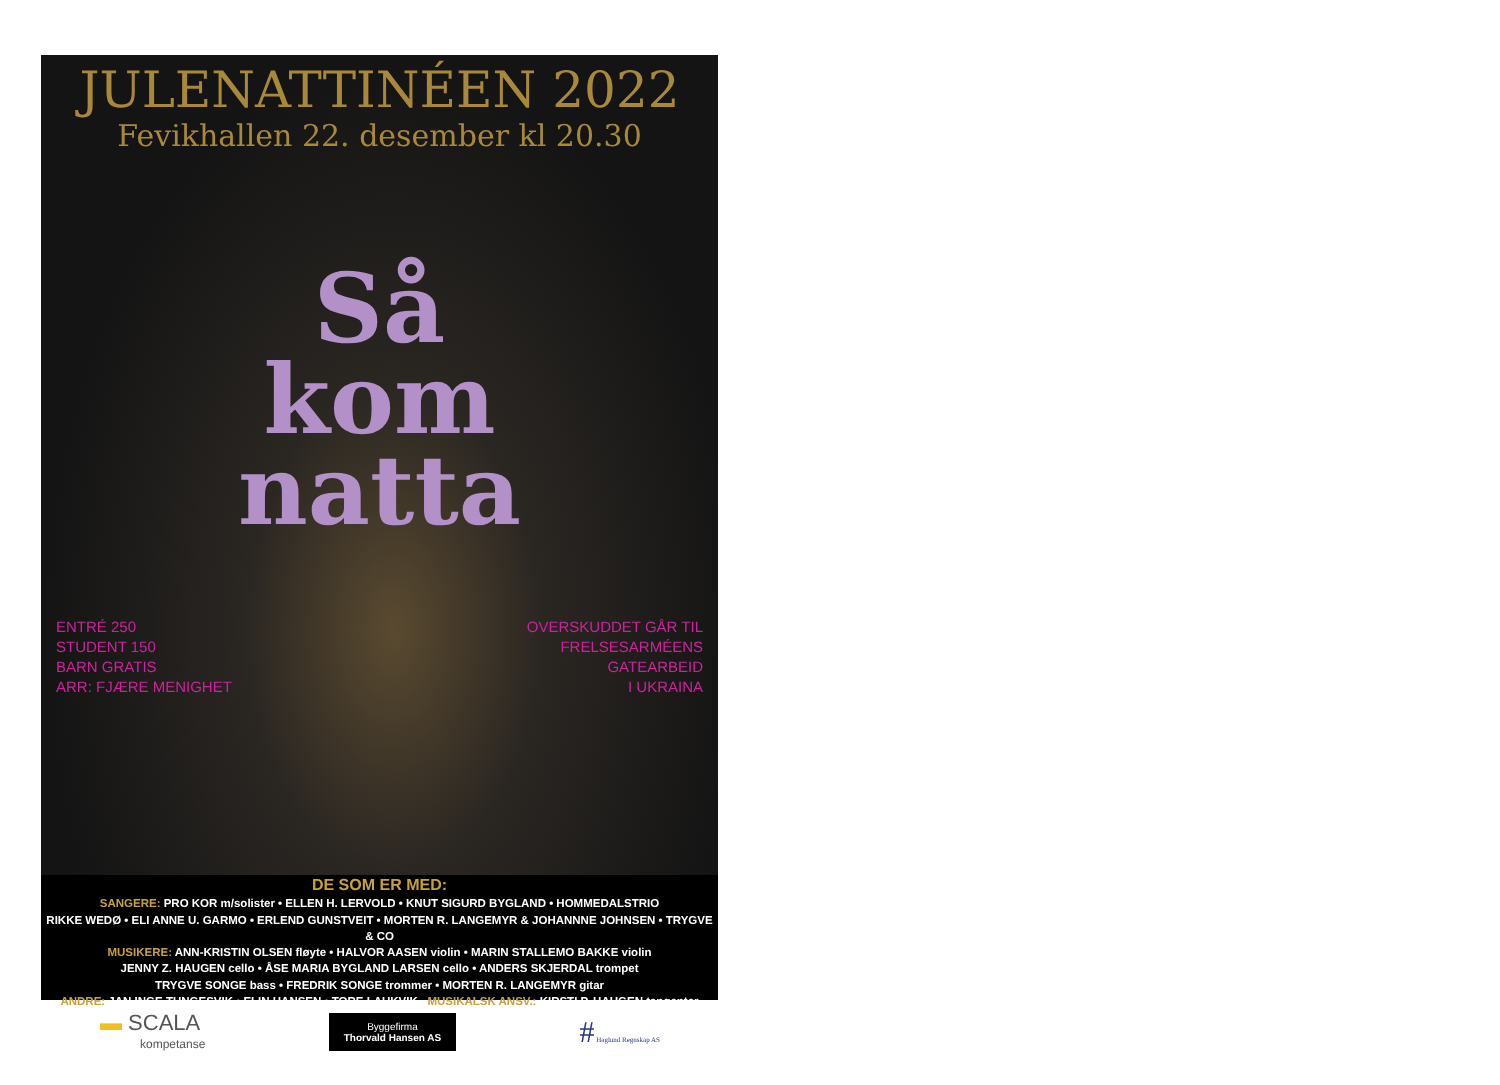JULENATTINÉEN 2022
Fevikhallen 22. desember kl 20.30
Så
kom
natta
ENTRÉ 250
STUDENT 150
BARN GRATIS
ARR: FJÆRE MENIGHET
OVERSKUDDET GÅR TIL
FRELSESARMÉENS
GATEARBEID
I UKRAINA
DE SOM ER MED:
SANGERE: PRO KOR m/solister • ELLEN H. LERVOLD • KNUT SIGURD BYGLAND • HOMMEDALSTRIO
RIKKE WEDØ • ELI ANNE U. GARMO • ERLEND GUNSTVEIT • MORTEN R. LANGEMYR & JOHANNNE JOHNSEN • TRYGVE & CO
MUSIKERE: ANN-KRISTIN OLSEN fløyte • HALVOR AASEN violin • MARIN STALLEMO BAKKE violin
JENNY Z. HAUGEN cello • ÅSE MARIA BYGLAND LARSEN cello • ANDERS SKJERDAL trompet
TRYGVE SONGE bass • FREDRIK SONGE trommer • MORTEN R. LANGEMYR gitar
ANDRE: JAN INGE TUNGESVIK • ELIN HANSEN • TORE LAUKVIK MUSIKALSK ANSV.: KIRSTI P. HAUGEN tangenter
▬ SCALA
kompetanse
Byggefirma
Thorvald Hansen AS
# Haglund Regnskap AS